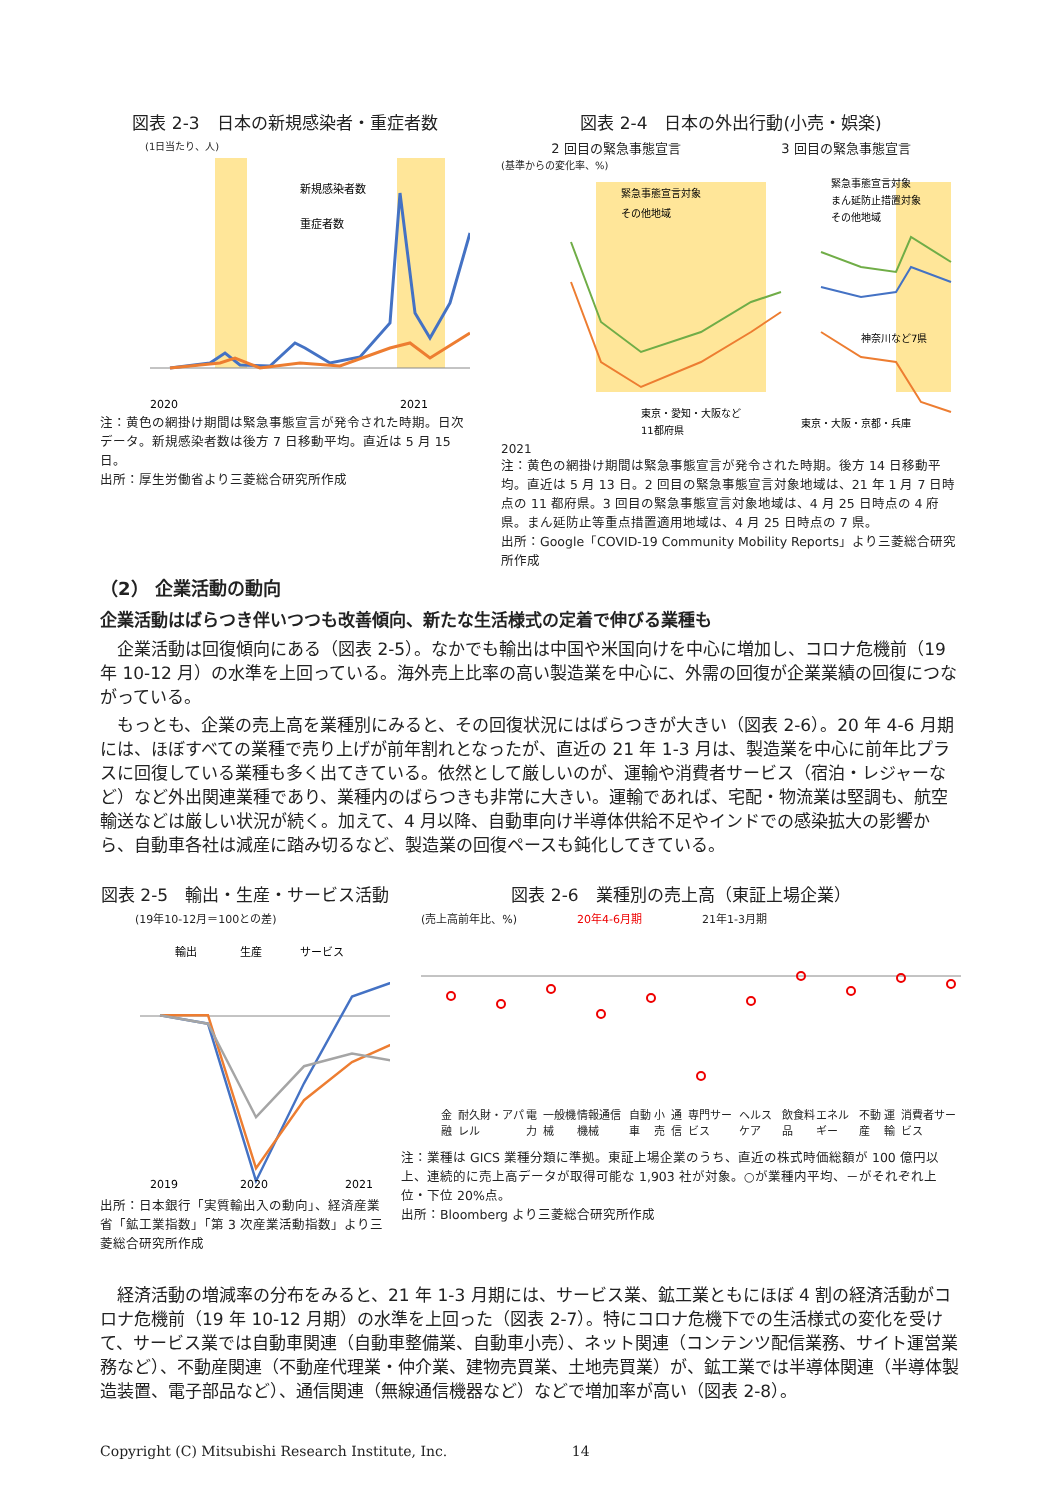図表 2-3　日本の新規感染者・重症者数
(1日当たり、人)
新規感染者数
重症者数
2020
2021
注：黄色の網掛け期間は緊急事態宣言が発令された時期。日次データ。新規感染者数は後方 7 日移動平均。直近は 5 月 15 日。
出所：厚生労働省より三菱総合研究所作成
図表 2-4　日本の外出行動(小売・娯楽)
2 回目の緊急事態宣言 3 回目の緊急事態宣言
(基準からの変化率、%)
緊急事態宣言対象
その他地域
緊急事態宣言対象
まん延防止措置対象
その他地域
東京・愛知・大阪など
11都府県
神奈川など7県
東京・大阪・京都・兵庫
2021
注：黄色の網掛け期間は緊急事態宣言が発令された時期。後方 14 日移動平均。直近は 5 月 13 日。2 回目の緊急事態宣言対象地域は、21 年 1 月 7 日時点の 11 都府県。3 回目の緊急事態宣言対象地域は、4 月 25 日時点の 4 府県。まん延防止等重点措置適用地域は、4 月 25 日時点の 7 県。
出所：Google「COVID-19 Community Mobility Reports」より三菱総合研究所作成
（2） 企業活動の動向
企業活動はばらつき伴いつつも改善傾向、新たな生活様式の定着で伸びる業種も
企業活動は回復傾向にある（図表 2-5）。なかでも輸出は中国や米国向けを中心に増加し、コロナ危機前（19 年 10-12 月）の水準を上回っている。海外売上比率の高い製造業を中心に、外需の回復が企業業績の回復につながっている。
もっとも、企業の売上高を業種別にみると、その回復状況にはばらつきが大きい（図表 2-6）。20 年 4-6 月期には、ほぼすべての業種で売り上げが前年割れとなったが、直近の 21 年 1-3 月は、製造業を中心に前年比プラスに回復している業種も多く出てきている。依然として厳しいのが、運輸や消費者サービス（宿泊・レジャーなど）など外出関連業種であり、業種内のばらつきも非常に大きい。運輸であれば、宅配・物流業は堅調も、航空輸送などは厳しい状況が続く。加えて、4 月以降、自動車向け半導体供給不足やインドでの感染拡大の影響から、自動車各社は減産に踏み切るなど、製造業の回復ペースも鈍化してきている。
図表 2-5　輸出・生産・サービス活動
(19年10-12月＝100との差)
輸出
生産
サービス
2019
2020
2021
出所：日本銀行「実質輸出入の動向」、経済産業省「鉱工業指数」「第 3 次産業活動指数」より三菱総合研究所作成
図表 2-6　業種別の売上高（東証上場企業）
(売上高前年比、%) 20年4-6月期 21年1-3月期
金融 耐久財・アパレル 電力 一般機械 情報通信機械 自動車 小売 通信 専門サービス ヘルスケア 飲食料品 エネルギー 不動産 運輸 消費者サービス
注：業種は GICS 業種分類に準拠。東証上場企業のうち、直近の株式時価総額が 100 億円以上、連続的に売上高データが取得可能な 1,903 社が対象。○が業種内平均、－がそれぞれ上位・下位 20%点。
出所：Bloomberg より三菱総合研究所作成
経済活動の増減率の分布をみると、21 年 1-3 月期には、サービス業、鉱工業ともにほぼ 4 割の経済活動がコロナ危機前（19 年 10-12 月期）の水準を上回った（図表 2-7）。特にコロナ危機下での生活様式の変化を受けて、サービス業では自動車関連（自動車整備業、自動車小売）、ネット関連（コンテンツ配信業務、サイト運営業務など）、不動産関連（不動産代理業・仲介業、建物売買業、土地売買業）が、鉱工業では半導体関連（半導体製造装置、電子部品など）、通信関連（無線通信機器など）などで増加率が高い（図表 2-8）。
Copyright (C) Mitsubishi Research Institute, Inc. 14